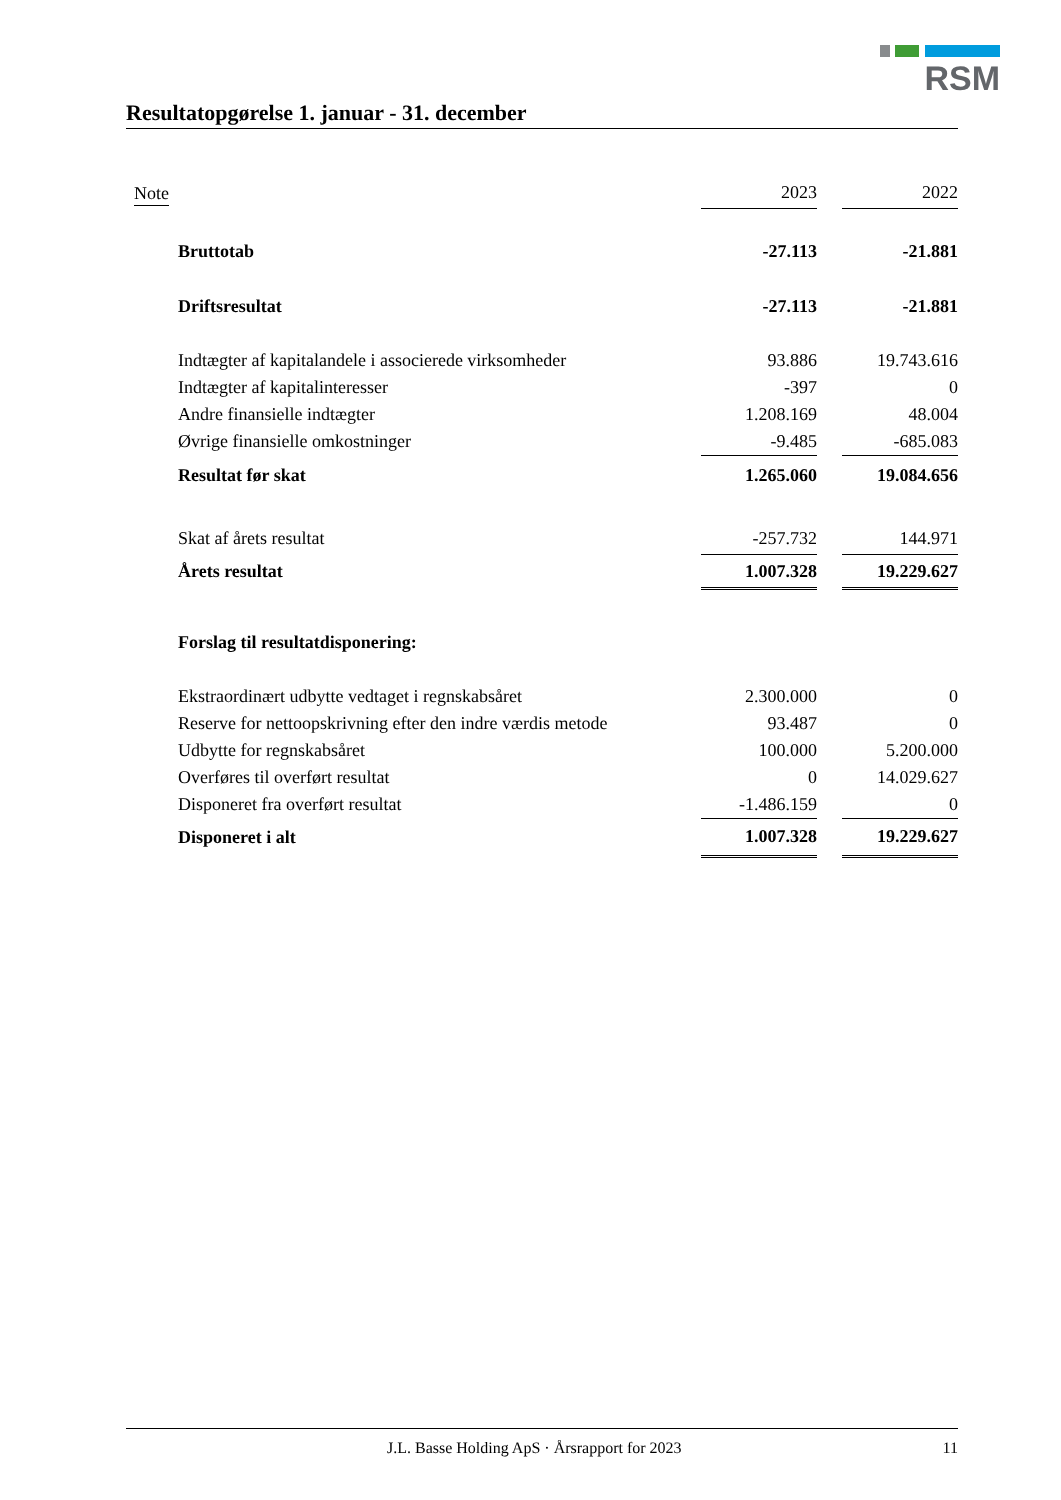RSM
Resultatopgørelse 1. januar - 31. december
| Note | 2023 | | 2022 |
| --- | --- | --- | --- |
| Bruttotab | -27.113 | | -21.881 |
| Driftsresultat | -27.113 | | -21.881 |
| Indtægter af kapitalandele i associerede virksomheder | 93.886 | | 19.743.616 |
| Indtægter af kapitalinteresser | -397 | | 0 |
| Andre finansielle indtægter | 1.208.169 | | 48.004 |
| Øvrige finansielle omkostninger | -9.485 | | -685.083 |
| Resultat før skat | 1.265.060 | | 19.084.656 |
| Skat af årets resultat | -257.732 | | 144.971 |
| Årets resultat | 1.007.328 | | 19.229.627 |
| Forslag til resultatdisponering: | | | |
| Ekstraordinært udbytte vedtaget i regnskabsåret | 2.300.000 | | 0 |
| Reserve for nettoopskrivning efter den indre værdis metode | 93.487 | | 0 |
| Udbytte for regnskabsåret | 100.000 | | 5.200.000 |
| Overføres til overført resultat | 0 | | 14.029.627 |
| Disponeret fra overført resultat | -1.486.159 | | 0 |
| Disponeret i alt | 1.007.328 | | 19.229.627 |
J.L. Basse Holding ApS · Årsrapport for 2023 11